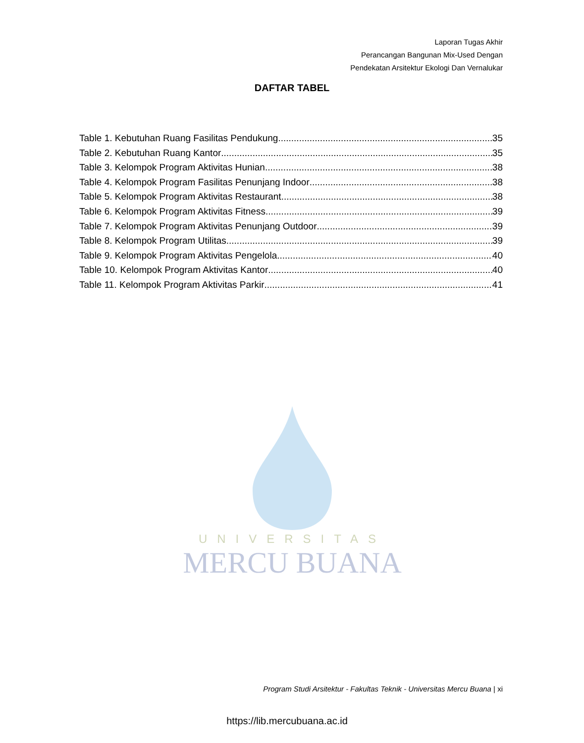Laporan Tugas Akhir
Perancangan Bangunan Mix-Used Dengan
Pendekatan Arsitektur Ekologi Dan Vernalukar
DAFTAR TABEL
Table 1. Kebutuhan Ruang Fasilitas Pendukung 35
Table 2. Kebutuhan Ruang Kantor 35
Table 3. Kelompok Program Aktivitas Hunian 38
Table 4. Kelompok Program Fasilitas Penunjang Indoor 38
Table 5. Kelompok Program Aktivitas Restaurant 38
Table 6. Kelompok Program Aktivitas Fitness 39
Table 7. Kelompok Program Aktivitas Penunjang Outdoor 39
Table 8. Kelompok Program Utilitas 39
Table 9. Kelompok Program Aktivitas Pengelola 40
Table 10. Kelompok Program Aktivitas Kantor 40
Table 11. Kelompok Program Aktivitas Parkir 41
UNIVERSITAS
MERCU BUANA
Program Studi Arsitektur - Fakultas Teknik - Universitas Mercu Buana | xi
https://lib.mercubuana.ac.id